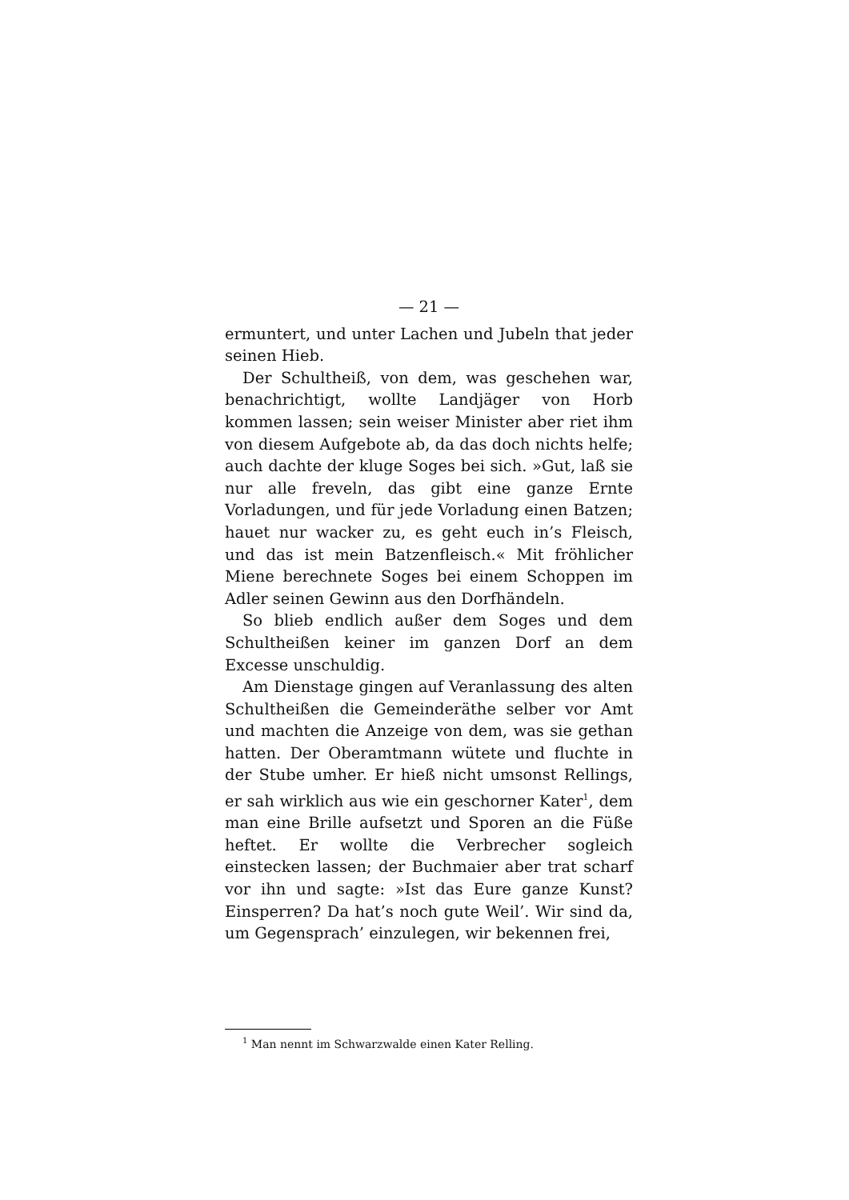— 21 —
ermuntert, und unter Lachen und Jubeln that jeder seinen Hieb.
Der Schultheiß, von dem, was geschehen war, benachrichtigt, wollte Landjäger von Horb kommen lassen; sein weiser Minister aber riet ihm von diesem Aufgebote ab, da das doch nichts helfe; auch dachte der kluge Soges bei sich. »Gut, laß sie nur alle freveln, das gibt eine ganze Ernte Vorladungen, und für jede Vorladung einen Batzen; hauet nur wacker zu, es geht euch in’s Fleisch, und das ist mein Batzenfleisch.« Mit fröhlicher Miene berechnete Soges bei einem Schoppen im Adler seinen Gewinn aus den Dorfhändeln.
So blieb endlich außer dem Soges und dem Schultheißen keiner im ganzen Dorf an dem Excesse unschuldig.
Am Dienstage gingen auf Veranlassung des alten Schultheißen die Gemeinderäthe selber vor Amt und machten die Anzeige von dem, was sie gethan hatten. Der Oberamtmann wütete und fluchte in der Stube umher. Er hieß nicht umsonst Rellings, er sah wirklich aus wie ein geschorner Kater<sup>1</sup>, dem man eine Brille aufsetzt und Sporen an die Füße heftet. Er wollte die Verbrecher sogleich einstecken lassen; der Buchmaier aber trat scharf vor ihn und sagte: »Ist das Eure ganze Kunst? Einsperren? Da hat’s noch gute Weil’. Wir sind da, um Gegensprach’ einzulegen, wir bekennen frei,
<sup>1</sup> Man nennt im Schwarzwalde einen Kater Relling.